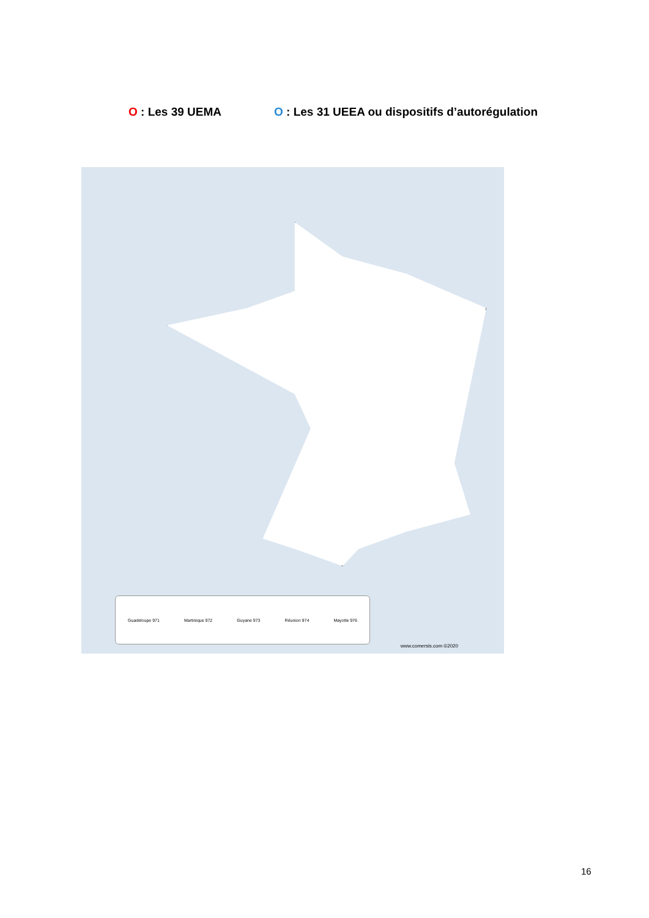O : Les 39 UEMA O : Les 31 UEEA ou dispositifs d’autorégulation
Guadeloupe 971 Martinique 972 Guyane 973 Réunion 974 Mayotte 976
www.comersis.com ©2020
16